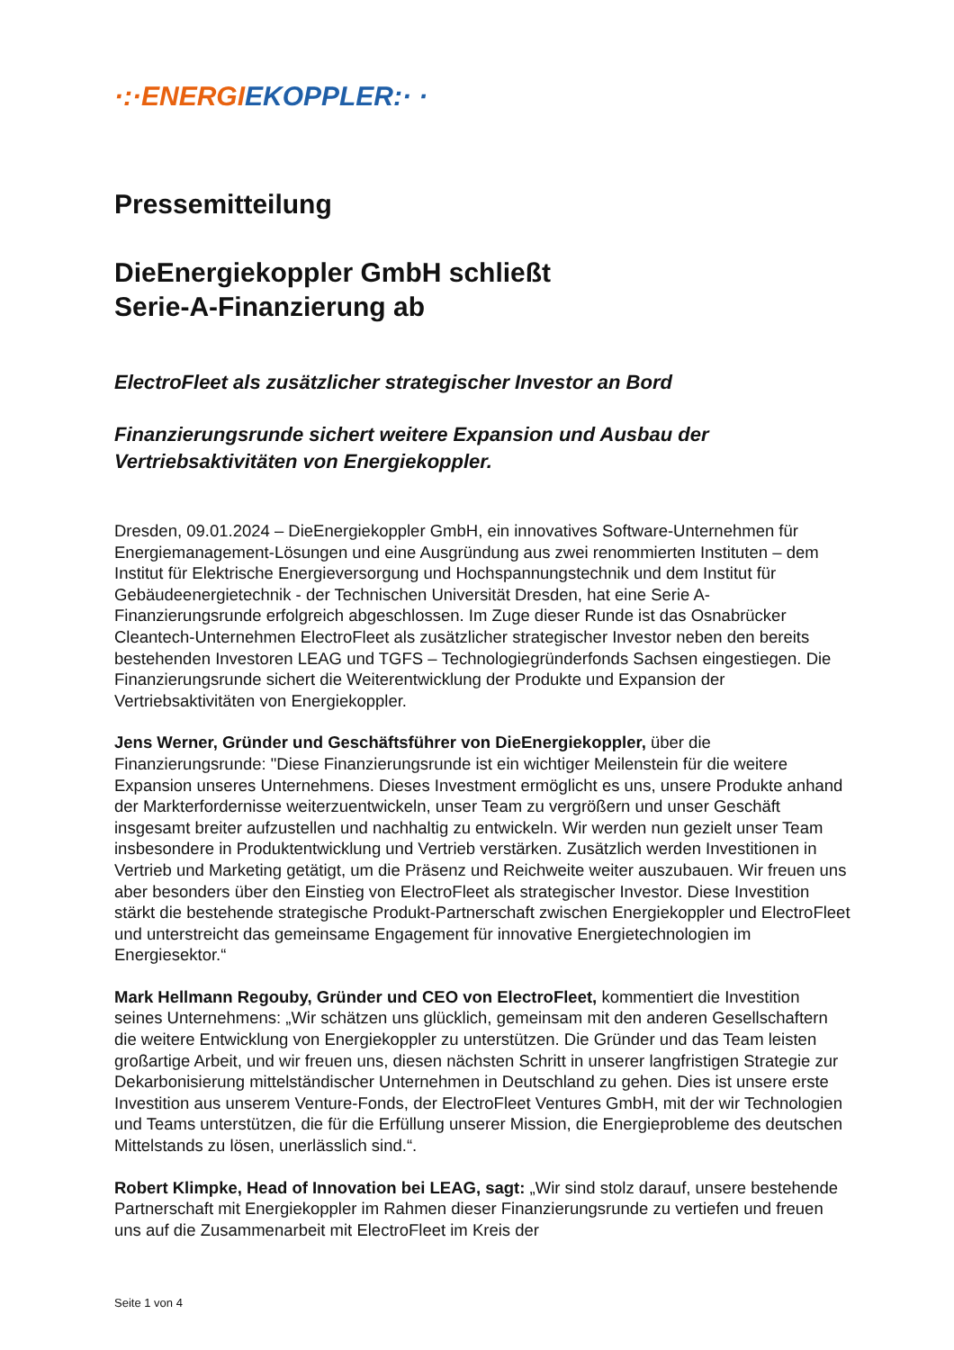·:·ENERGI EKOPPLER:· ·
Pressemitteilung
DieEnergiekoppler GmbH schließt
Serie-A-Finanzierung ab
ElectroFleet als zusätzlicher strategischer Investor an Bord
Finanzierungsrunde sichert weitere Expansion und Ausbau der Vertriebsaktivitäten von Energiekoppler.
Dresden, 09.01.2024 – DieEnergiekoppler GmbH, ein innovatives Software-Unternehmen für Energiemanagement-Lösungen und eine Ausgründung aus zwei renommierten Instituten – dem Institut für Elektrische Energieversorgung und Hochspannungstechnik und dem Institut für Gebäudeenergietechnik - der Technischen Universität Dresden, hat eine Serie A-Finanzierungsrunde erfolgreich abgeschlossen. Im Zuge dieser Runde ist das Osnabrücker Cleantech-Unternehmen ElectroFleet als zusätzlicher strategischer Investor neben den bereits bestehenden Investoren LEAG und TGFS – Technologiegründerfonds Sachsen eingestiegen. Die Finanzierungsrunde sichert die Weiterentwicklung der Produkte und Expansion der Vertriebsaktivitäten von Energiekoppler.
Jens Werner, Gründer und Geschäftsführer von DieEnergiekoppler, über die Finanzierungsrunde: "Diese Finanzierungsrunde ist ein wichtiger Meilenstein für die weitere Expansion unseres Unternehmens. Dieses Investment ermöglicht es uns, unsere Produkte anhand der Markterfordernisse weiterzuentwickeln, unser Team zu vergrößern und unser Geschäft insgesamt breiter aufzustellen und nachhaltig zu entwickeln. Wir werden nun gezielt unser Team insbesondere in Produktentwicklung und Vertrieb verstärken. Zusätzlich werden Investitionen in Vertrieb und Marketing getätigt, um die Präsenz und Reichweite weiter auszubauen. Wir freuen uns aber besonders über den Einstieg von ElectroFleet als strategischer Investor. Diese Investition stärkt die bestehende strategische Produkt-Partnerschaft zwischen Energiekoppler und ElectroFleet und unterstreicht das gemeinsame Engagement für innovative Energietechnologien im Energiesektor.“
Mark Hellmann Regouby, Gründer und CEO von ElectroFleet, kommentiert die Investition seines Unternehmens: „Wir schätzen uns glücklich, gemeinsam mit den anderen Gesellschaftern die weitere Entwicklung von Energiekoppler zu unterstützen. Die Gründer und das Team leisten großartige Arbeit, und wir freuen uns, diesen nächsten Schritt in unserer langfristigen Strategie zur Dekarbonisierung mittelständischer Unternehmen in Deutschland zu gehen. Dies ist unsere erste Investition aus unserem Venture-Fonds, der ElectroFleet Ventures GmbH, mit der wir Technologien und Teams unterstützen, die für die Erfüllung unserer Mission, die Energieprobleme des deutschen Mittelstands zu lösen, unerlässlich sind.“.
Robert Klimpke, Head of Innovation bei LEAG, sagt: „Wir sind stolz darauf, unsere bestehende Partnerschaft mit Energiekoppler im Rahmen dieser Finanzierungsrunde zu vertiefen und freuen uns auf die Zusammenarbeit mit ElectroFleet im Kreis der
Seite 1 von 4